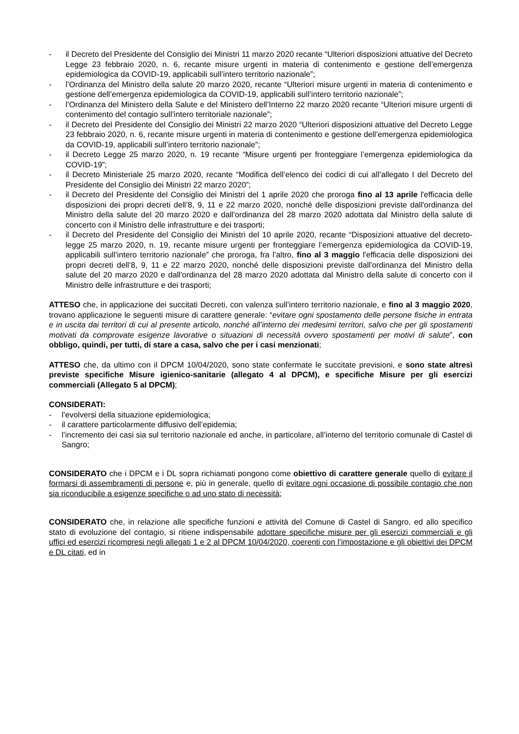- il Decreto del Presidente del Consiglio dei Ministri 11 marzo 2020 recante “Ulteriori disposizioni attuative del Decreto Legge 23 febbraio 2020, n. 6, recante misure urgenti in materia di contenimento e gestione dell’emergenza epidemiologica da COVID-19, applicabili sull’intero territorio nazionale”;
- l’Ordinanza del Ministro della salute 20 marzo 2020, recante “Ulteriori misure urgenti in materia di contenimento e gestione dell’emergenza epidemiologica da COVID-19, applicabili sull’intero territorio nazionale”;
- l’Ordinanza del Ministero della Salute e del Ministero dell’Interno 22 marzo 2020 recante “Ulteriori misure urgenti di contenimento del contagio sull’intero territoriale nazionale”;
- il Decreto del Presidente del Consiglio dei Ministri 22 marzo 2020 “Ulteriori disposizioni attuative del Decreto Legge 23 febbraio 2020, n. 6, recante misure urgenti in materia di contenimento e gestione dell’emergenza epidemiologica da COVID-19, applicabili sull’intero territorio nazionale”;
- il Decreto Legge 25 marzo 2020, n. 19 recante “Misure urgenti per fronteggiare l’emergenza epidemiologica da COVID-19”;
- il Decreto Ministeriale 25 marzo 2020, recante “Modifica dell’elenco dei codici di cui all’allegato I del Decreto del Presidente del Consiglio dei Ministri 22 marzo 2020”;
- il Decreto del Presidente del Consiglio dei Ministri del 1 aprile 2020 che proroga fino al 13 aprile l'efficacia delle disposizioni dei propri decreti dell’8, 9, 11 e 22 marzo 2020, nonché delle disposizioni previste dall'ordinanza del Ministro della salute del 20 marzo 2020 e dall'ordinanza del 28 marzo 2020 adottata dal Ministro della salute di concerto con il Ministro delle infrastrutture e dei trasporti;
- il Decreto del Presidente del Consiglio dei Ministri del 10 aprile 2020, recante “Disposizioni attuative del decreto-legge 25 marzo 2020, n. 19, recante misure urgenti per fronteggiare l’emergenza epidemiologica da COVID-19, applicabili sull’intero territorio nazionale” che proroga, fra l’altro, fino al 3 maggio l'efficacia delle disposizioni dei propri decreti dell’8, 9, 11 e 22 marzo 2020, nonché delle disposizioni previste dall'ordinanza del Ministro della salute del 20 marzo 2020 e dall'ordinanza del 28 marzo 2020 adottata dal Ministro della salute di concerto con il Ministro delle infrastrutture e dei trasporti;
ATTESO che, in applicazione dei succitati Decreti, con valenza sull’intero territorio nazionale, e fino al 3 maggio 2020, trovano applicazione le seguenti misure di carattere generale: “evitare ogni spostamento delle persone fisiche in entrata e in uscita dai territori di cui al presente articolo, nonché all’interno dei medesimi territori, salvo che per gli spostamenti motivati da comprovate esigenze lavorative o situazioni di necessità ovvero spostamenti per motivi di salute”, con obbligo, quindi, per tutti, di stare a casa, salvo che per i casi menzionati;
ATTESO che, da ultimo con il DPCM 10/04/2020, sono state confermate le succitate previsioni, e sono state altresì previste specifiche Misure igienico-sanitarie (allegato 4 al DPCM), e specifiche Misure per gli esercizi commerciali (Allegato 5 al DPCM);
CONSIDERATI:
- l’evolversi della situazione epidemiologica;
- il carattere particolarmente diffusivo dell’epidemia;
- l’incremento dei casi sia sul territorio nazionale ed anche, in particolare, all’interno del territorio comunale di Castel di Sangro;
CONSIDERATO che i DPCM e i DL sopra richiamati pongono come obiettivo di carattere generale quello di evitare il formarsi di assembramenti di persone e, più in generale, quello di evitare ogni occasione di possibile contagio che non sia riconducibile a esigenze specifiche o ad uno stato di necessità;
CONSIDERATO che, in relazione alle specifiche funzioni e attività del Comune di Castel di Sangro, ed allo specifico stato di evoluzione del contagio, si ritiene indispensabile adottare specifiche misure per gli esercizi commerciali e gli uffici ed esercizi ricompresi negli allegati 1 e 2 al DPCM 10/04/2020, coerenti con l’impostazione e gli obiettivi dei DPCM e DL citati, ed in